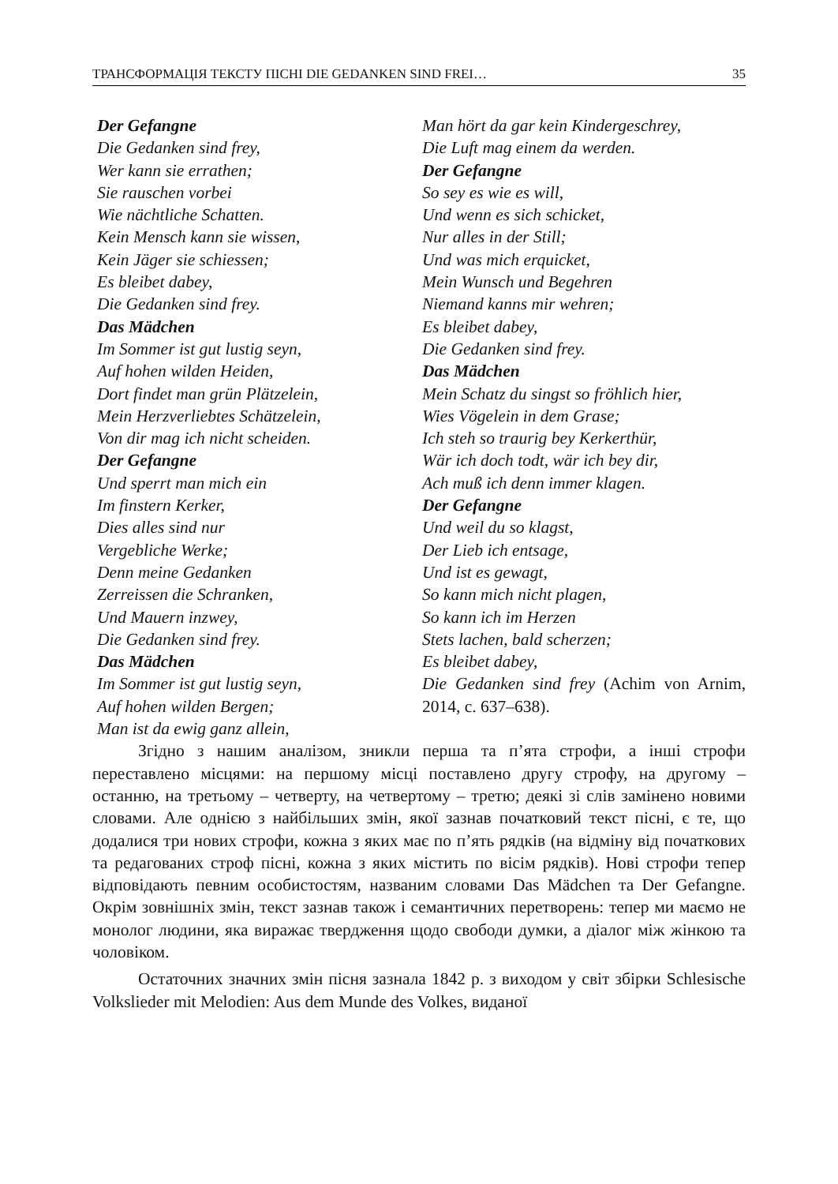ТРАНСФОРМАЦІЯ ТЕКСТУ ПІСНІ DIE GEDANKEN SIND FREI… 35
Der Gefangne
Die Gedanken sind frey,
Wer kann sie errathen;
Sie rauschen vorbei
Wie nächtliche Schatten.
Kein Mensch kann sie wissen,
Kein Jäger sie schiessen;
Es bleibet dabey,
Die Gedanken sind frey.
Das Mädchen
Im Sommer ist gut lustig seyn,
Auf hohen wilden Heiden,
Dort findet man grün Plätzelein,
Mein Herzverliebtes Schätzelein,
Von dir mag ich nicht scheiden.
Der Gefangne
Und sperrt man mich ein
Im finstern Kerker,
Dies alles sind nur
Vergebliche Werke;
Denn meine Gedanken
Zerreissen die Schranken,
Und Mauern inzwey,
Die Gedanken sind frey.
Das Mädchen
Im Sommer ist gut lustig seyn,
Auf hohen wilden Bergen;
Man ist da ewig ganz allein,
Man hört da gar kein Kindergeschrey,
Die Luft mag einem da werden.
Der Gefangne
So sey es wie es will,
Und wenn es sich schicket,
Nur alles in der Still;
Und was mich erquicket,
Mein Wunsch und Begehren
Niemand kanns mir wehren;
Es bleibet dabey,
Die Gedanken sind frey.
Das Mädchen
Mein Schatz du singst so fröhlich hier,
Wies Vögelein in dem Grase;
Ich steh so traurig bey Kerkerthür,
Wär ich doch todt, wär ich bey dir,
Ach muß ich denn immer klagen.
Der Gefangne
Und weil du so klagst,
Der Lieb ich entsage,
Und ist es gewagt,
So kann mich nicht plagen,
So kann ich im Herzen
Stets lachen, bald scherzen;
Es bleibet dabey,
Die Gedanken sind frey (Achim von Arnim, 2014, с. 637–638).
Згідно з нашим аналізом, зникли перша та п’ята строфи, а інші строфи переставлено місцями: на першому місці поставлено другу строфу, на другому – останню, на третьому – четверту, на четвертому – третю; деякі зі слів замінено новими словами. Але однією з найбільших змін, якої зазнав початковий текст пісні, є те, що додалися три нових строфи, кожна з яких має по п’ять рядків (на відміну від початкових та редагованих строф пісні, кожна з яких містить по вісім рядків). Нові строфи тепер відповідають певним особистостям, названим словами Das Mädchen та Der Gefangne. Окрім зовнішніх змін, текст зазнав також і семантичних перетворень: тепер ми маємо не монолог людини, яка виражає твердження щодо свободи думки, а діалог між жінкою та чоловіком.
Остаточних значних змін пісня зазнала 1842 р. з виходом у світ збірки Schlesische Volkslieder mit Melodien: Aus dem Munde des Volkes, виданої